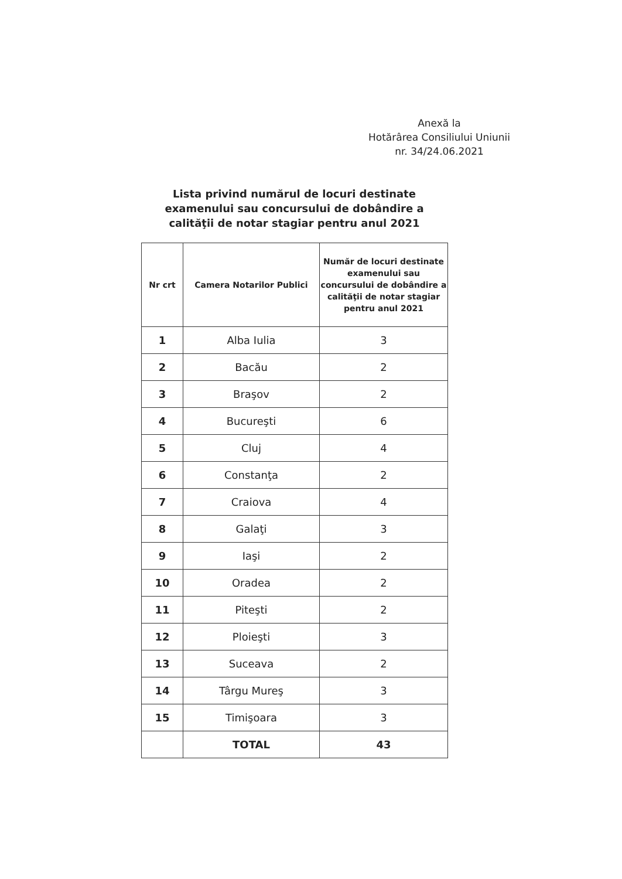Anexă la
Hotărârea Consiliului Uniunii
nr. 34/24.06.2021
Lista privind numărul de locuri destinate examenului sau concursului de dobândire a calităţii de notar stagiar pentru anul 2021
| Nr crt | Camera Notarilor Publici | Număr de locuri destinate examenului sau concursului de dobândire a calităţii de notar stagiar pentru anul 2021 |
| --- | --- | --- |
| 1 | Alba Iulia | 3 |
| 2 | Bacău | 2 |
| 3 | Braşov | 2 |
| 4 | Bucureşti | 6 |
| 5 | Cluj | 4 |
| 6 | Constanţa | 2 |
| 7 | Craiova | 4 |
| 8 | Galaţi | 3 |
| 9 | Iaşi | 2 |
| 10 | Oradea | 2 |
| 11 | Piteşti | 2 |
| 12 | Ploieşti | 3 |
| 13 | Suceava | 2 |
| 14 | Târgu Mureş | 3 |
| 15 | Timişoara | 3 |
| | TOTAL | 43 |